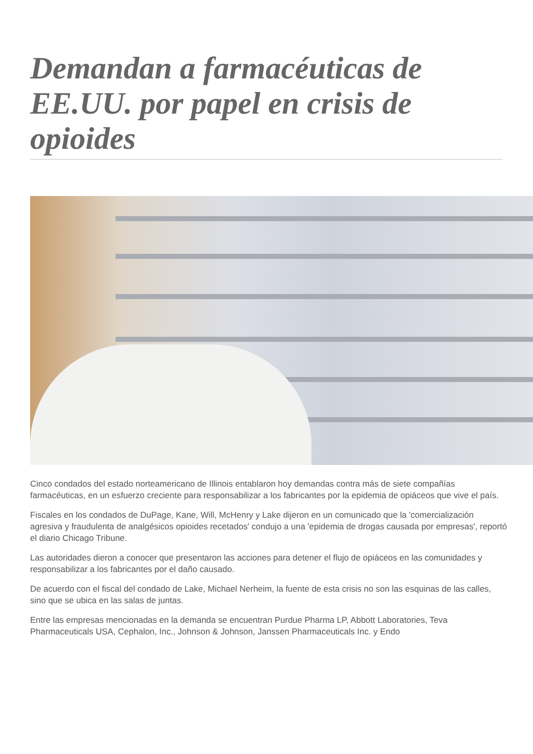Demandan a farmacéuticas de EE.UU. por papel en crisis de opioides
Cinco condados del estado norteamericano de Illinois entablaron hoy demandas contra más de siete compañías farmacéuticas, en un esfuerzo creciente para responsabilizar a los fabricantes por la epidemia de opiáceos que vive el país.
Fiscales en los condados de DuPage, Kane, Will, McHenry y Lake dijeron en un comunicado que la 'comercialización agresiva y fraudulenta de analgésicos opioides recetados' condujo a una 'epidemia de drogas causada por empresas', reportó el diario Chicago Tribune.
Las autoridades dieron a conocer que presentaron las acciones para detener el flujo de opiáceos en las comunidades y responsabilizar a los fabricantes por el daño causado.
De acuerdo con el fiscal del condado de Lake, Michael Nerheim, la fuente de esta crisis no son las esquinas de las calles, sino que se ubica en las salas de juntas.
Entre las empresas mencionadas en la demanda se encuentran Purdue Pharma LP, Abbott Laboratories, Teva Pharmaceuticals USA, Cephalon, Inc., Johnson & Johnson, Janssen Pharmaceuticals Inc. y Endo